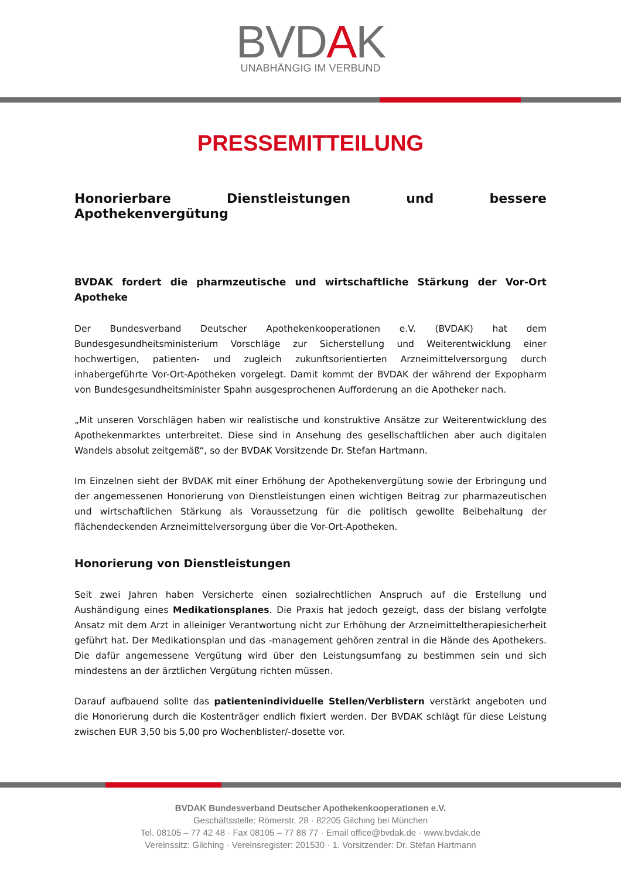BVDAK
UNABHÄNGIG IM VERBUND
PRESSEMITTEILUNG
Honorierbare Dienstleistungen und bessere Apothekenvergütung
BVDAK fordert die pharmzeutische und wirtschaftliche Stärkung der Vor-Ort Apotheke
Der Bundesverband Deutscher Apothekenkooperationen e.V. (BVDAK) hat dem Bundesgesundheitsministerium Vorschläge zur Sicherstellung und Weiterentwicklung einer hochwertigen, patienten- und zugleich zukunftsorientierten Arzneimittelversorgung durch inhabergeführte Vor-Ort-Apotheken vorgelegt. Damit kommt der BVDAK der während der Expopharm von Bundesgesundheitsminister Spahn ausgesprochenen Aufforderung an die Apotheker nach.
„Mit unseren Vorschlägen haben wir realistische und konstruktive Ansätze zur Weiterentwicklung des Apothekenmarktes unterbreitet. Diese sind in Ansehung des gesellschaftlichen aber auch digitalen Wandels absolut zeitgemäß“, so der BVDAK Vorsitzende Dr. Stefan Hartmann.
Im Einzelnen sieht der BVDAK mit einer Erhöhung der Apothekenvergütung sowie der Erbringung und der angemessenen Honorierung von Dienstleistungen einen wichtigen Beitrag zur pharmazeutischen und wirtschaftlichen Stärkung als Voraussetzung für die politisch gewollte Beibehaltung der flächendeckenden Arzneimittelversorgung über die Vor-Ort-Apotheken.
Honorierung von Dienstleistungen
Seit zwei Jahren haben Versicherte einen sozialrechtlichen Anspruch auf die Erstellung und Aushändigung eines Medikationsplanes. Die Praxis hat jedoch gezeigt, dass der bislang verfolgte Ansatz mit dem Arzt in alleiniger Verantwortung nicht zur Erhöhung der Arzneimitteltherapiesicherheit geführt hat. Der Medikationsplan und das -management gehören zentral in die Hände des Apothekers. Die dafür angemessene Vergütung wird über den Leistungsumfang zu bestimmen sein und sich mindestens an der ärztlichen Vergütung richten müssen.
Darauf aufbauend sollte das patientenindividuelle Stellen/Verblistern verstärkt angeboten und die Honorierung durch die Kostenträger endlich fixiert werden. Der BVDAK schlägt für diese Leistung zwischen EUR 3,50 bis 5,00 pro Wochenblister/-dosette vor.
BVDAK Bundesverband Deutscher Apothekenkooperationen e.V.
Geschäftsstelle: Römerstr. 28 · 82205 Gilching bei München
Tel. 08105 – 77 42 48 · Fax 08105 – 77 88 77 · Email office@bvdak.de · www.bvdak.de
Vereinssitz: Gilching · Vereinsregister: 201530 · 1. Vorsitzender: Dr. Stefan Hartmann